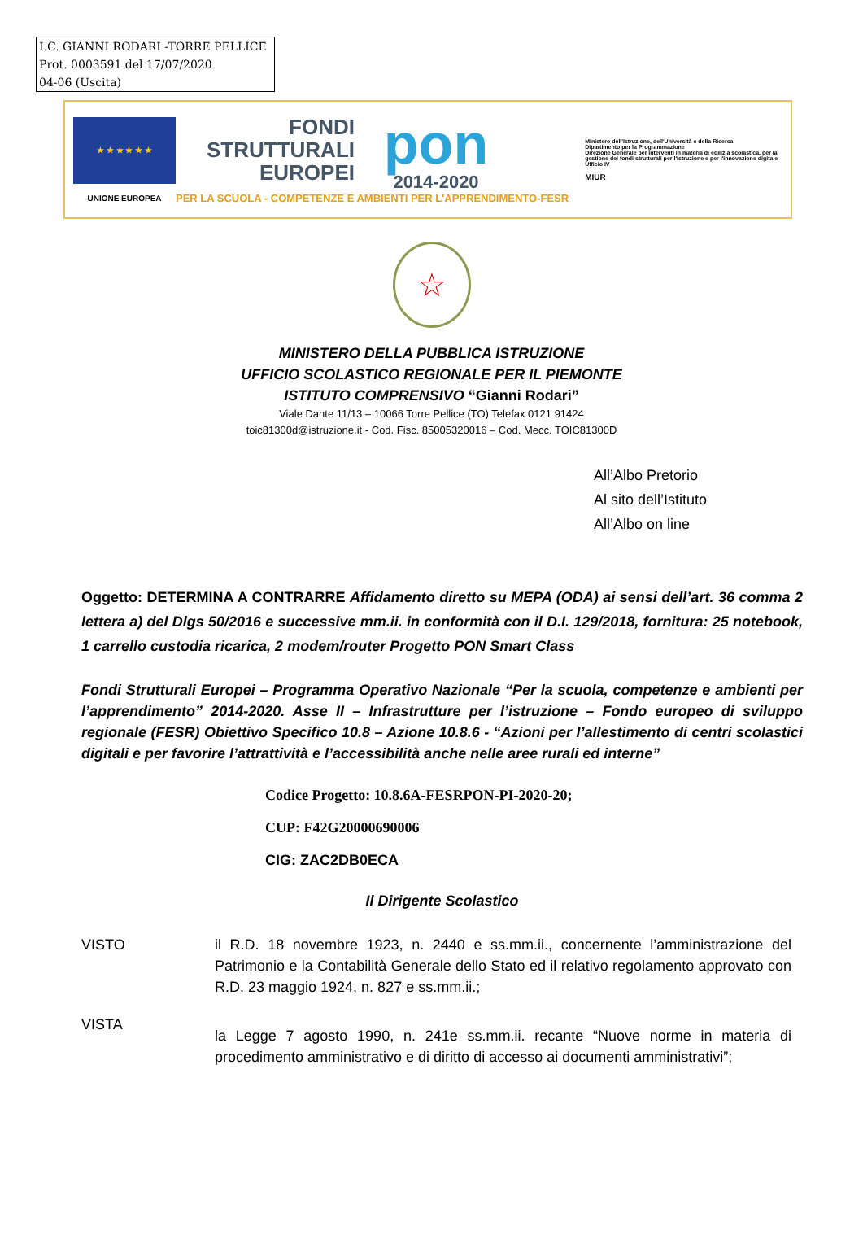I.C. GIANNI RODARI -TORRE PELLICE
Prot. 0003591 del 17/07/2020
04-06 (Uscita)
★ ★ ★ ★ ★ ★
UNIONE EUROPEA
FONDI
STRUTTURALI
EUROPEI
pon
2014-2020
PER LA SCUOLA - COMPETENZE E AMBIENTI PER L'APPRENDIMENTO-FESR
Ministero dell'Istruzione, dell'Università e della Ricerca
Dipartimento per la Programmazione
Direzione Generale per interventi in materia di edilizia scolastica, per la gestione dei fondi strutturali per l'istruzione e per l'innovazione digitale
Ufficio IV
MIUR
☆
MINISTERO DELLA PUBBLICA ISTRUZIONE
UFFICIO SCOLASTICO REGIONALE PER IL PIEMONTE
ISTITUTO COMPRENSIVO “Gianni Rodari”
Viale Dante 11/13 – 10066 Torre Pellice (TO) Telefax 0121 91424
toic81300d@istruzione.it - Cod. Fisc. 85005320016 – Cod. Mecc. TOIC81300D
All’Albo Pretorio
Al sito dell’Istituto
All’Albo on line
Oggetto: DETERMINA A CONTRARRE Affidamento diretto su MEPA (ODA) ai sensi dell’art. 36 comma 2 lettera a) del Dlgs 50/2016 e successive mm.ii. in conformità con il D.I. 129/2018, fornitura: 25 notebook, 1 carrello custodia ricarica, 2 modem/router Progetto PON Smart Class
Fondi Strutturali Europei – Programma Operativo Nazionale “Per la scuola, competenze e ambienti per l’apprendimento” 2014-2020. Asse II – Infrastrutture per l’istruzione – Fondo europeo di sviluppo regionale (FESR) Obiettivo Specifico 10.8 – Azione 10.8.6 - “Azioni per l’allestimento di centri scolastici digitali e per favorire l’attrattività e l’accessibilità anche nelle aree rurali ed interne”
Codice Progetto: 10.8.6A-FESRPON-PI-2020-20;
CUP: F42G20000690006
CIG: ZAC2DB0ECA
Il Dirigente Scolastico
VISTO il R.D. 18 novembre 1923, n. 2440 e ss.mm.ii., concernente l’amministrazione del Patrimonio e la Contabilità Generale dello Stato ed il relativo regolamento approvato con R.D. 23 maggio 1924, n. 827 e ss.mm.ii.;
VISTA
la Legge 7 agosto 1990, n. 241e ss.mm.ii. recante “Nuove norme in materia di procedimento amministrativo e di diritto di accesso ai documenti amministrativi”;